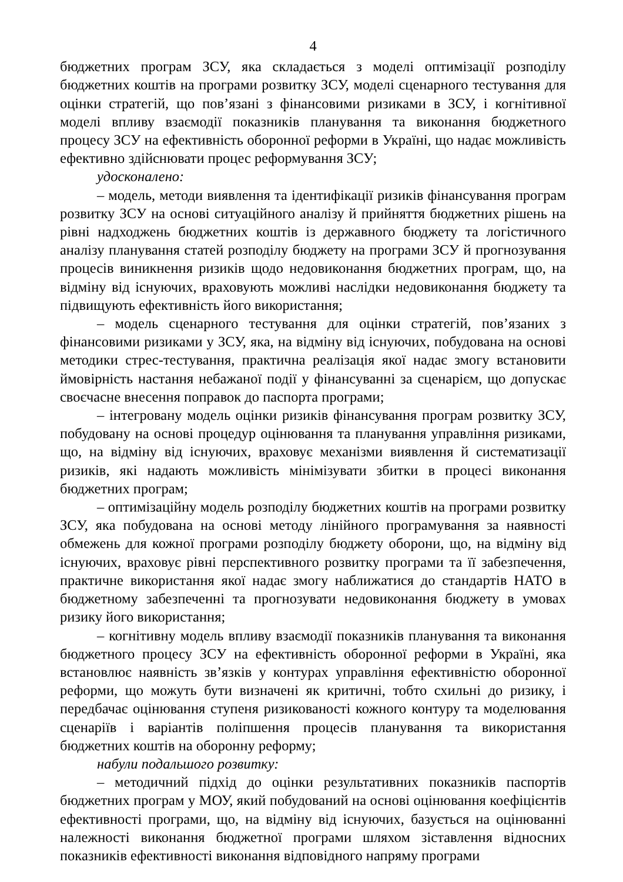4
бюджетних програм ЗСУ, яка складається з моделі оптимізації розподілу бюджетних коштів на програми розвитку ЗСУ, моделі сценарного тестування для оцінки стратегій, що пов’язані з фінансовими ризиками в ЗСУ, і когнітивної моделі впливу взаємодії показників планування та виконання бюджетного процесу ЗСУ на ефективність оборонної реформи в Україні, що надає можливість ефективно здійснювати процес реформування ЗСУ;
удосконалено:
– модель, методи виявлення та ідентифікації ризиків фінансування програм розвитку ЗСУ на основі ситуаційного аналізу й прийняття бюджетних рішень на рівні надходжень бюджетних коштів із державного бюджету та логістичного аналізу планування статей розподілу бюджету на програми ЗСУ й прогнозування процесів виникнення ризиків щодо недовиконання бюджетних програм, що, на відміну від існуючих, враховують можливі наслідки недовиконання бюджету та підвищують ефективність його використання;
– модель сценарного тестування для оцінки стратегій, пов’язаних з фінансовими ризиками у ЗСУ, яка, на відміну від існуючих, побудована на основі методики стрес-тестування, практична реалізація якої надає змогу встановити ймовірність настання небажаної події у фінансуванні за сценарієм, що допускає своєчасне внесення поправок до паспорта програми;
– інтегровану модель оцінки ризиків фінансування програм розвитку ЗСУ, побудовану на основі процедур оцінювання та планування управління ризиками, що, на відміну від існуючих, враховує механізми виявлення й систематизації ризиків, які надають можливість мінімізувати збитки в процесі виконання бюджетних програм;
– оптимізаційну модель розподілу бюджетних коштів на програми розвитку ЗСУ, яка побудована на основі методу лінійного програмування за наявності обмежень для кожної програми розподілу бюджету оборони, що, на відміну від існуючих, враховує рівні перспективного розвитку програми та її забезпечення, практичне використання якої надає змогу наближатися до стандартів НАТО в бюджетному забезпеченні та прогнозувати недовиконання бюджету в умовах ризику його використання;
– когнітивну модель впливу взаємодії показників планування та виконання бюджетного процесу ЗСУ на ефективність оборонної реформи в Україні, яка встановлює наявність зв’язків у контурах управління ефективністю оборонної реформи, що можуть бути визначені як критичні, тобто схильні до ризику, і передбачає оцінювання ступеня ризикованості кожного контуру та моделювання сценаріїв і варіантів поліпшення процесів планування та використання бюджетних коштів на оборонну реформу;
набули подальшого розвитку:
– методичний підхід до оцінки результативних показників паспортів бюджетних програм у МОУ, який побудований на основі оцінювання коефіцієнтів ефективності програми, що, на відміну від існуючих, базується на оцінюванні належності виконання бюджетної програми шляхом зіставлення відносних показників ефективності виконання відповідного напряму програми